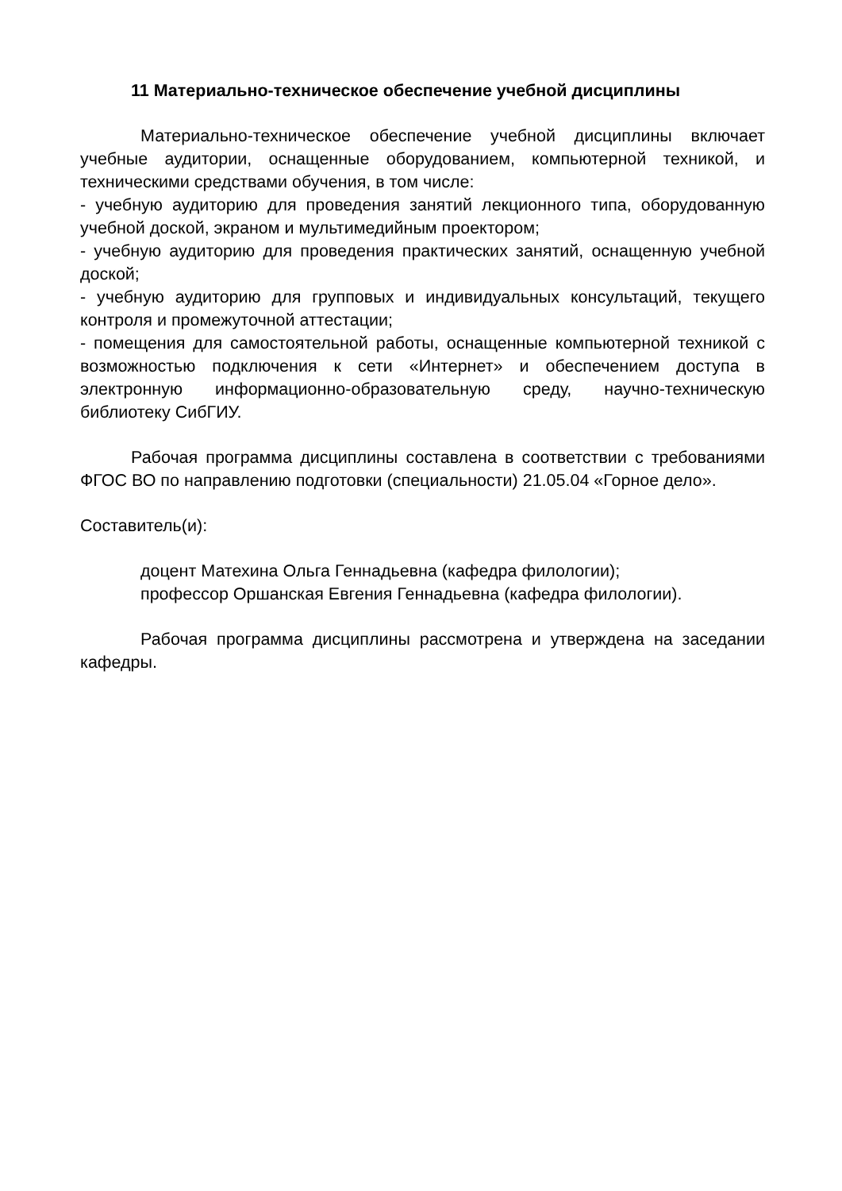11 Материально-техническое обеспечение учебной дисциплины
Материально-техническое обеспечение учебной дисциплины включает учебные аудитории, оснащенные оборудованием, компьютерной техникой, и техническими средствами обучения, в том числе:
- учебную аудиторию для проведения занятий лекционного типа, оборудованную учебной доской, экраном и мультимедийным проектором;
- учебную аудиторию для проведения практических занятий, оснащенную учебной доской;
- учебную аудиторию для групповых и индивидуальных консультаций, текущего контроля и промежуточной аттестации;
- помещения для самостоятельной работы, оснащенные компьютерной техникой с возможностью подключения к сети «Интернет» и обеспечением доступа в электронную информационно-образовательную среду, научно-техническую библиотеку СибГИУ.
Рабочая программа дисциплины составлена в соответствии с требованиями ФГОС ВО по направлению подготовки (специальности) 21.05.04 «Горное дело».
Составитель(и):
доцент Матехина Ольга Геннадьевна (кафедра филологии);
профессор Оршанская Евгения Геннадьевна (кафедра филологии).
Рабочая программа дисциплины рассмотрена и утверждена на заседании кафедры.